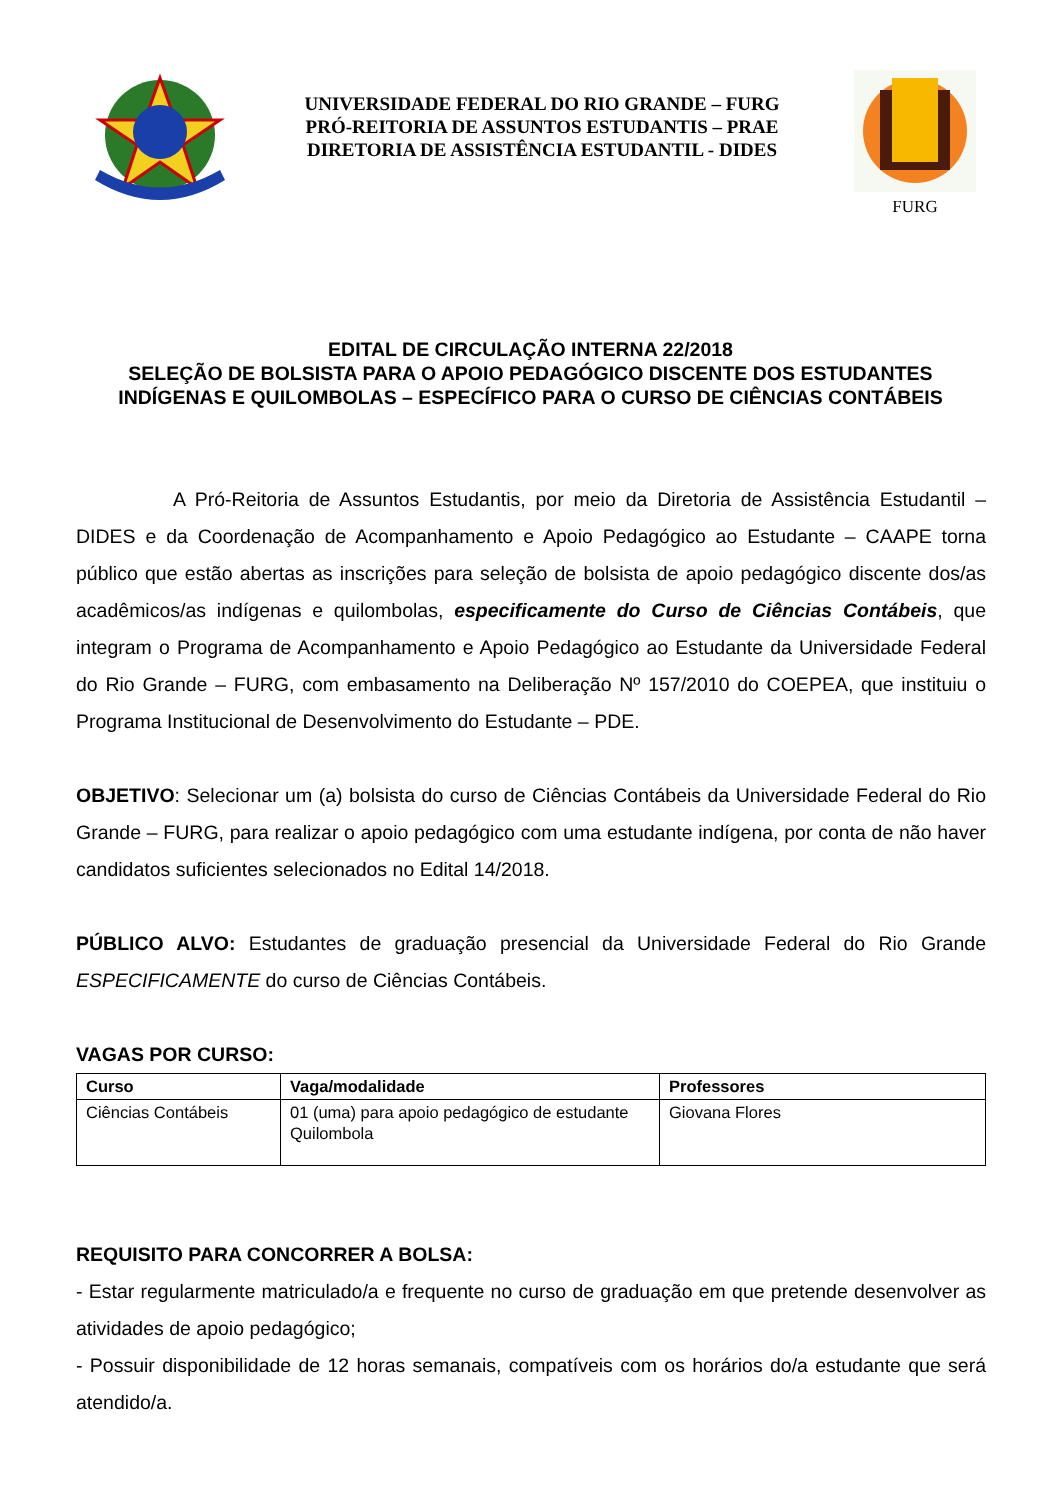UNIVERSIDADE FEDERAL DO RIO GRANDE – FURG
PRÓ-REITORIA DE ASSUNTOS ESTUDANTIS – PRAE
DIRETORIA DE ASSISTÊNCIA ESTUDANTIL - DIDES
FURG
EDITAL DE CIRCULAÇÃO INTERNA 22/2018
SELEÇÃO DE BOLSISTA PARA O APOIO PEDAGÓGICO DISCENTE DOS ESTUDANTES INDÍGENAS E QUILOMBOLAS – ESPECÍFICO PARA O CURSO DE CIÊNCIAS CONTÁBEIS
A Pró-Reitoria de Assuntos Estudantis, por meio da Diretoria de Assistência Estudantil – DIDES e da Coordenação de Acompanhamento e Apoio Pedagógico ao Estudante – CAAPE torna público que estão abertas as inscrições para seleção de bolsista de apoio pedagógico discente dos/as acadêmicos/as indígenas e quilombolas, especificamente do Curso de Ciências Contábeis, que integram o Programa de Acompanhamento e Apoio Pedagógico ao Estudante da Universidade Federal do Rio Grande – FURG, com embasamento na Deliberação Nº 157/2010 do COEPEA, que instituiu o Programa Institucional de Desenvolvimento do Estudante – PDE.
OBJETIVO: Selecionar um (a) bolsista do curso de Ciências Contábeis da Universidade Federal do Rio Grande – FURG, para realizar o apoio pedagógico com uma estudante indígena, por conta de não haver candidatos suficientes selecionados no Edital 14/2018.
PÚBLICO ALVO: Estudantes de graduação presencial da Universidade Federal do Rio Grande ESPECIFICAMENTE do curso de Ciências Contábeis.
VAGAS POR CURSO:
| Curso | Vaga/modalidade | Professores |
| --- | --- | --- |
| Ciências Contábeis | 01 (uma) para apoio pedagógico de estudante Quilombola | Giovana Flores |
REQUISITO PARA CONCORRER A BOLSA:
- Estar regularmente matriculado/a e frequente no curso de graduação em que pretende desenvolver as atividades de apoio pedagógico;
- Possuir disponibilidade de 12 horas semanais, compatíveis com os horários do/a estudante que será atendido/a.